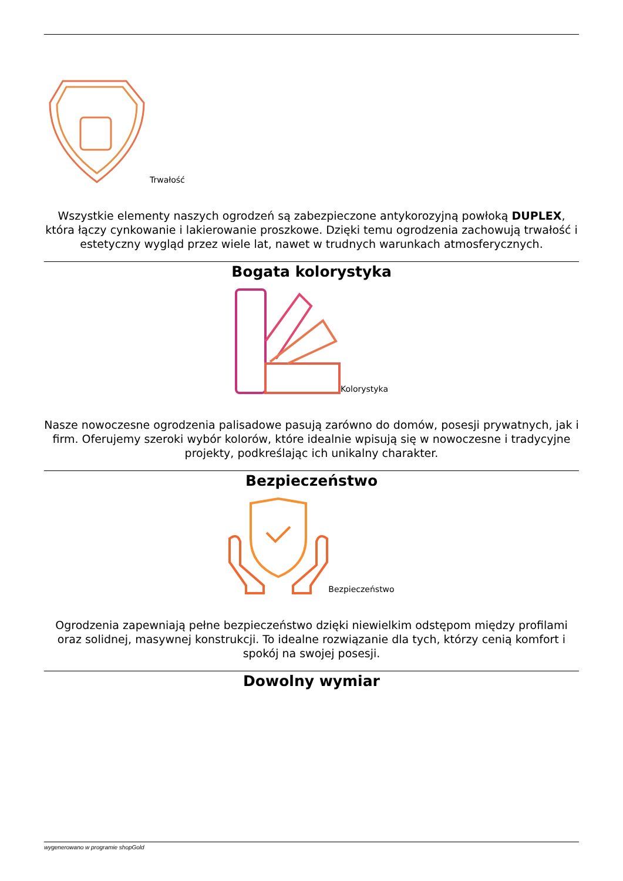Trwałość
Wszystkie elementy naszych ogrodzeń są zabezpieczone antykorozyjną powłoką DUPLEX, która łączy cynkowanie i lakierowanie proszkowe. Dzięki temu ogrodzenia zachowują trwałość i estetyczny wygląd przez wiele lat, nawet w trudnych warunkach atmosferycznych.
Bogata kolorystyka
Kolorystyka
Nasze nowoczesne ogrodzenia palisadowe pasują zarówno do domów, posesji prywatnych, jak i firm. Oferujemy szeroki wybór kolorów, które idealnie wpisują się w nowoczesne i tradycyjne projekty, podkreślając ich unikalny charakter.
Bezpieczeństwo
Bezpieczeństwo
Ogrodzenia zapewniają pełne bezpieczeństwo dzięki niewielkim odstępom między profilami oraz solidnej, masywnej konstrukcji. To idealne rozwiązanie dla tych, którzy cenią komfort i spokój na swojej posesji.
Dowolny wymiar
wygenerowano w programie shopGold